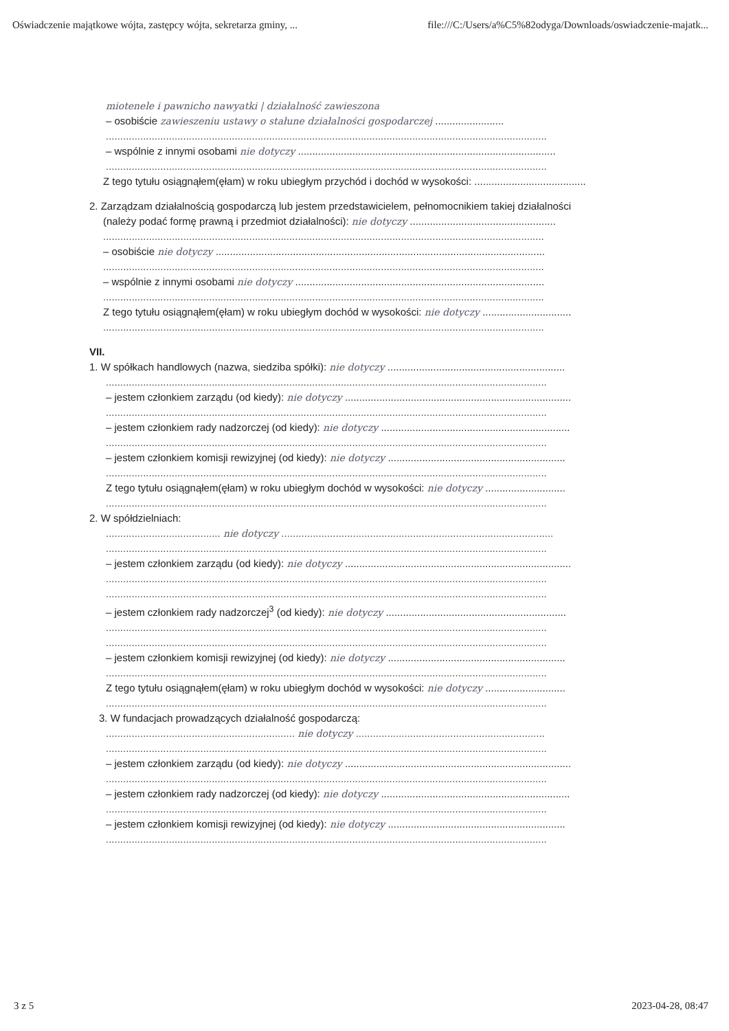Oświadczenie majątkowe wójta, zastępcy wójta, sekretarza gminy, ... file:///C:/Users/a%C5%82odyga/Downloads/oswiadczenie-majatk...
miotenele i pawnicho nawyatki | działalność zawieszona
– osobiście zawieszeniu ustawy o stałune działalności gospodarczej ........................
..........................................................................................................................................................
– wspólnie z innymi osobami nie dotyczy ..........................................................................................
..........................................................................................................................................................
Z tego tytułu osiągnąłem(ęłam) w roku ubiegłym przychód i dochód w wysokości: .......................................
2. Zarządzam działalnością gospodarczą lub jestem przedstawicielem, pełnomocnikiem takiej działalności
(należy podać formę prawną i przedmiot działalności): nie dotyczy ...................................................
..........................................................................................................................................................
– osobiście nie dotyczy ...................................................................................................................
..........................................................................................................................................................
– wspólnie z innymi osobami nie dotyczy .......................................................................................
..........................................................................................................................................................
Z tego tytułu osiągnąłem(ęłam) w roku ubiegłym dochód w wysokości: nie dotyczy ...............................
..........................................................................................................................................................
VII.
1. W spółkach handlowych (nazwa, siedziba spółki): nie dotyczy ..............................................................
..........................................................................................................................................................
– jestem członkiem zarządu (od kiedy): nie dotyczy ...............................................................................
..........................................................................................................................................................
– jestem członkiem rady nadzorczej (od kiedy): nie dotyczy ..................................................................
..........................................................................................................................................................
– jestem członkiem komisji rewizyjnej (od kiedy): nie dotyczy ..............................................................
..........................................................................................................................................................
Z tego tytułu osiągnąłem(ęłam) w roku ubiegłym dochód w wysokości: nie dotyczy ............................
..........................................................................................................................................................
2. W spółdzielniach:
........................................ nie dotyczy ...............................................................................................
..........................................................................................................................................................
– jestem członkiem zarządu (od kiedy): nie dotyczy ...............................................................................
..........................................................................................................................................................
..........................................................................................................................................................
– jestem członkiem rady nadzorczej<sup>3</sup> (od kiedy): nie dotyczy ...............................................................
..........................................................................................................................................................
..........................................................................................................................................................
– jestem członkiem komisji rewizyjnej (od kiedy): nie dotyczy ..............................................................
..........................................................................................................................................................
Z tego tytułu osiągnąłem(ęłam) w roku ubiegłym dochód w wysokości: nie dotyczy ............................
..........................................................................................................................................................
3. W fundacjach prowadzących działalność gospodarczą:
.................................................................. nie dotyczy ..................................................................
..........................................................................................................................................................
– jestem członkiem zarządu (od kiedy): nie dotyczy ...............................................................................
..........................................................................................................................................................
– jestem członkiem rady nadzorczej (od kiedy): nie dotyczy ..................................................................
..........................................................................................................................................................
– jestem członkiem komisji rewizyjnej (od kiedy): nie dotyczy ..............................................................
..........................................................................................................................................................
3 z 5 2023-04-28, 08:47